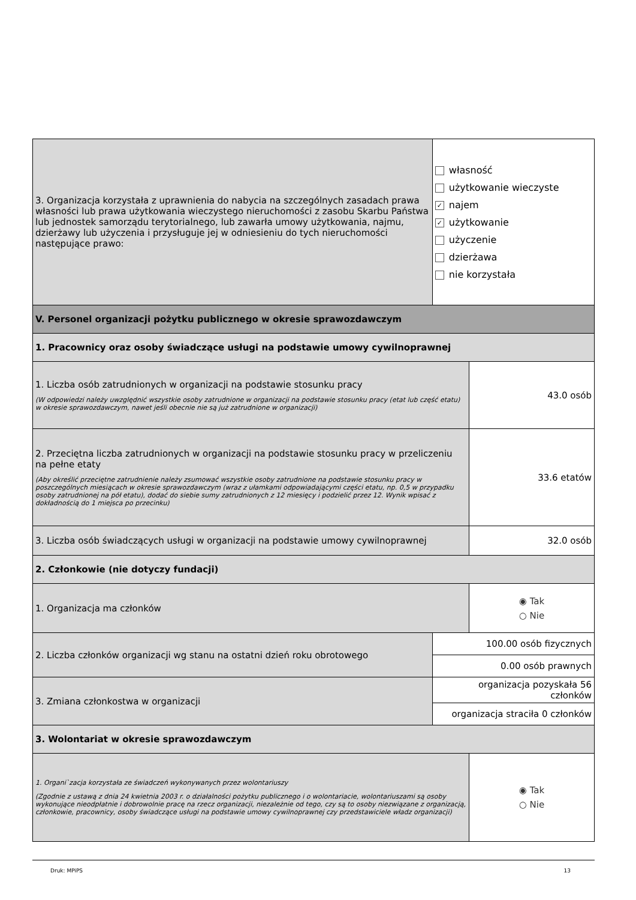| 3. Organizacja korzystała z uprawnienia do nabycia na szczególnych zasadach prawa własności lub prawa użytkowania wieczystego nieruchomości z zasobu Skarbu Państwa lub jednostek samorządu terytorialnego, lub zawarła umowy użytkowania, najmu, dzierżawy lub użyczenia i przysługuje jej w odniesieniu do tych nieruchomości następujące prawo: | własność użytkowanie wieczyste ✓ najem ✓ użytkowanie użyczenie dzierżawa nie korzystała | |
| V. Personel organizacji pożytku publicznego w okresie sprawozdawczym | | |
| 1. Pracownicy oraz osoby świadczące usługi na podstawie umowy cywilnoprawnej | | |
| 1. Liczba osób zatrudnionych w organizacji na podstawie stosunku pracy (W odpowiedzi należy uwzględnić wszystkie osoby zatrudnione w organizacji na podstawie stosunku pracy (etat lub część etatu) w okresie sprawozdawczym, nawet jeśli obecnie nie są już zatrudnione w organizacji) | | 43.0 osób |
| 2. Przeciętna liczba zatrudnionych w organizacji na podstawie stosunku pracy w przeliczeniu na pełne etaty (Aby określić przeciętne zatrudnienie należy zsumować wszystkie osoby zatrudnione na podstawie stosunku pracy w poszczególnych miesiącach w okresie sprawozdawczym (wraz z ułamkami odpowiadającymi części etatu, np. 0,5 w przypadku osoby zatrudnionej na pół etatu), dodać do siebie sumy zatrudnionych z 12 miesięcy i podzielić przez 12. Wynik wpisać z dokładnością do 1 miejsca po przecinku) | | 33.6 etatów |
| 3. Liczba osób świadczących usługi w organizacji na podstawie umowy cywilnoprawnej | | 32.0 osób |
| 2. Członkowie (nie dotyczy fundacji) | | |
| 1. Organizacja ma członków | | ◉ Tak ○ Nie |
| 2. Liczba członków organizacji wg stanu na ostatni dzień roku obrotowego | 100.00 osób fizycznych | |
| | 0.00 osób prawnych | |
| 3. Zmiana członkostwa w organizacji | organizacja pozyskała 56 członków | |
| | organizacja straciła 0 członków | |
| 3. Wolontariat w okresie sprawozdawczym | | |
| 1. Organi`zacja korzystała ze świadczeń wykonywanych przez wolontariuszy (Zgodnie z ustawą z dnia 24 kwietnia 2003 r. o działalności pożytku publicznego i o wolontariacie, wolontariuszami są osoby wykonujące nieodpłatnie i dobrowolnie pracę na rzecz organizacji, niezależnie od tego, czy są to osoby niezwiązane z organizacją, członkowie, pracownicy, osoby świadczące usługi na podstawie umowy cywilnoprawnej czy przedstawiciele władz organizacji) | | ◉ Tak ○ Nie |
Druk: MPiPS 13